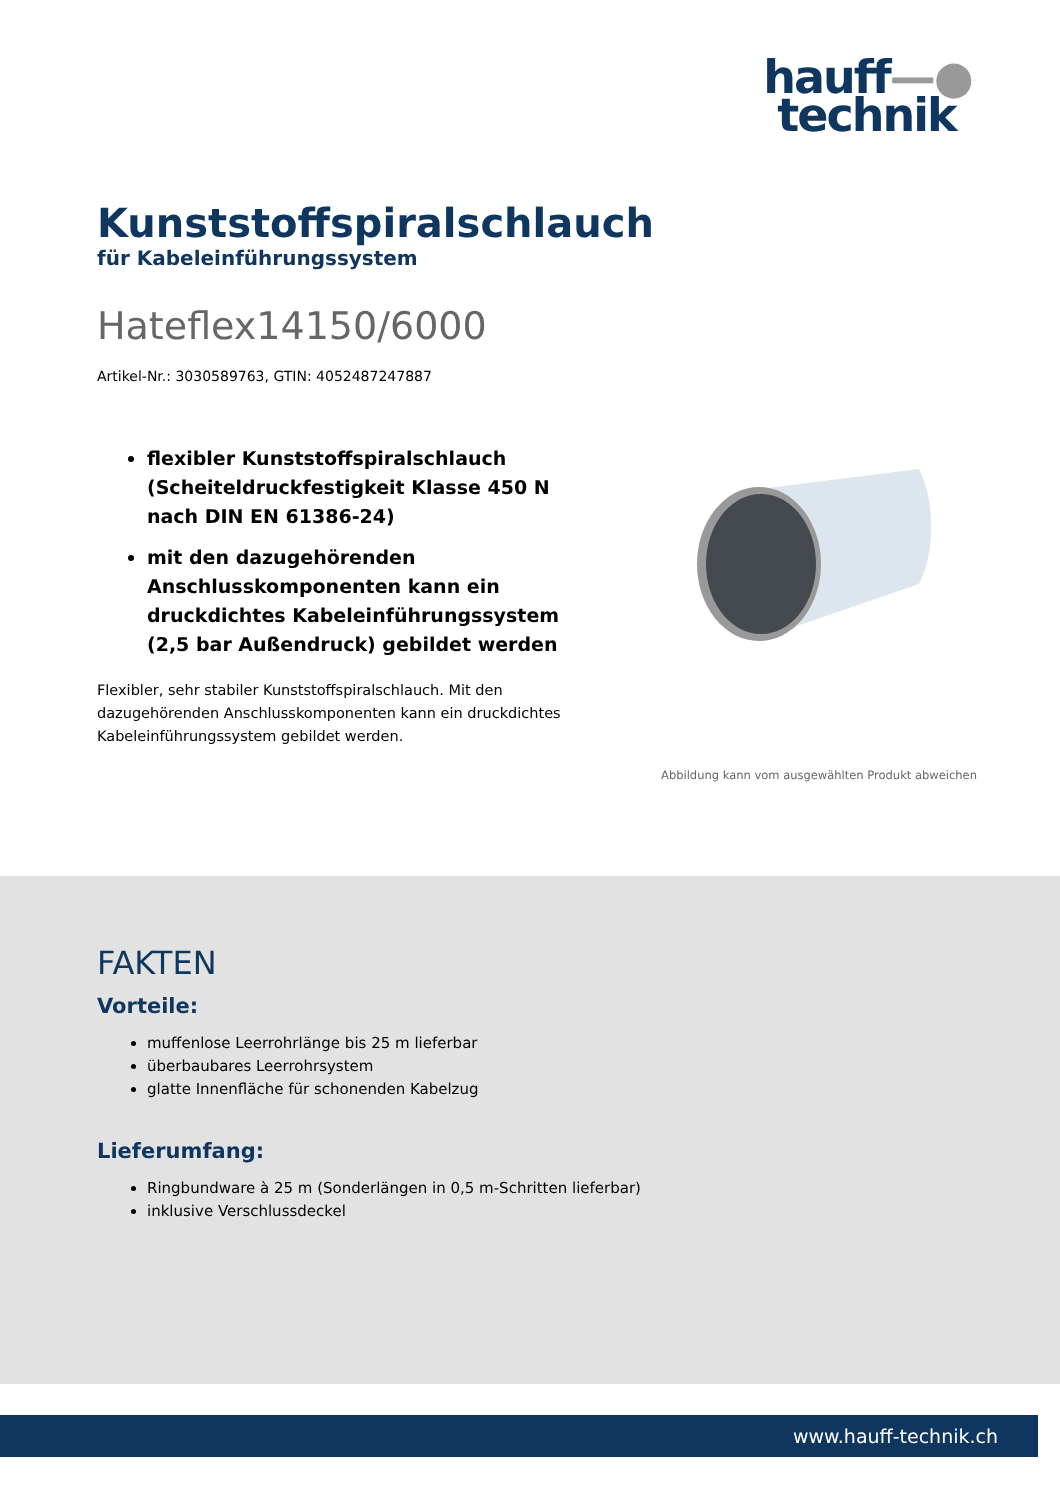hauff—●
technik
Kunststoffspiralschlauch
für Kabeleinführungssystem
Hateflex14150/6000
Artikel-Nr.: 3030589763, GTIN: 4052487247887
flexibler Kunststoffspiralschlauch (Scheiteldruckfestigkeit Klasse 450 N nach DIN EN 61386-24)
mit den dazugehörenden Anschlusskomponenten kann ein druckdichtes Kabeleinführungssystem (2,5 bar Außendruck) gebildet werden
Flexibler, sehr stabiler Kunststoffspiralschlauch. Mit den dazugehörenden Anschlusskomponenten kann ein druckdichtes Kabeleinführungssystem gebildet werden.
Abbildung kann vom ausgewählten Produkt abweichen
FAKTEN
Vorteile:
muffenlose Leerrohrlänge bis 25 m lieferbar
überbaubares Leerrohrsystem
glatte Innenfläche für schonenden Kabelzug
Lieferumfang:
Ringbundware à 25 m (Sonderlängen in 0,5 m-Schritten lieferbar)
inklusive Verschlussdeckel
www.hauff-technik.ch